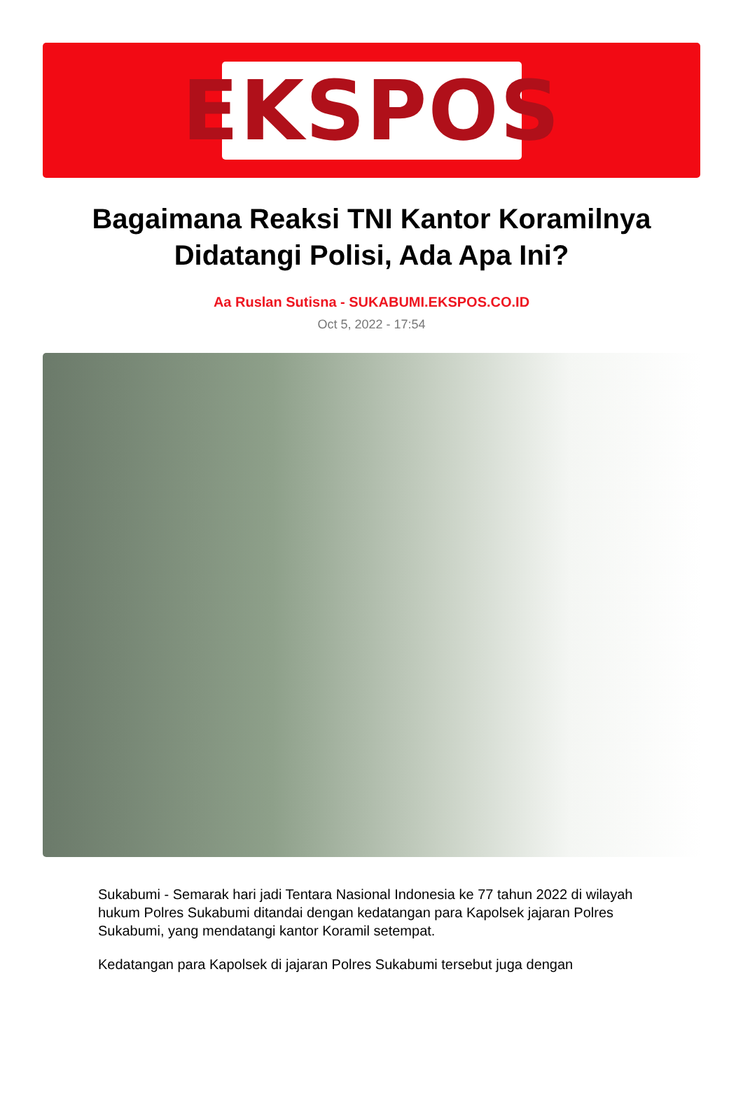EKSPOS
Bagaimana Reaksi TNI Kantor Koramilnya Didatangi Polisi, Ada Apa Ini?
Aa Ruslan Sutisna - SUKABUMI.EKSPOS.CO.ID
Oct 5, 2022 - 17:54
Sukabumi - Semarak hari jadi Tentara Nasional Indonesia ke 77 tahun 2022 di wilayah hukum Polres Sukabumi ditandai dengan kedatangan para Kapolsek jajaran Polres Sukabumi, yang mendatangi kantor Koramil setempat.
Kedatangan para Kapolsek di jajaran Polres Sukabumi tersebut juga dengan